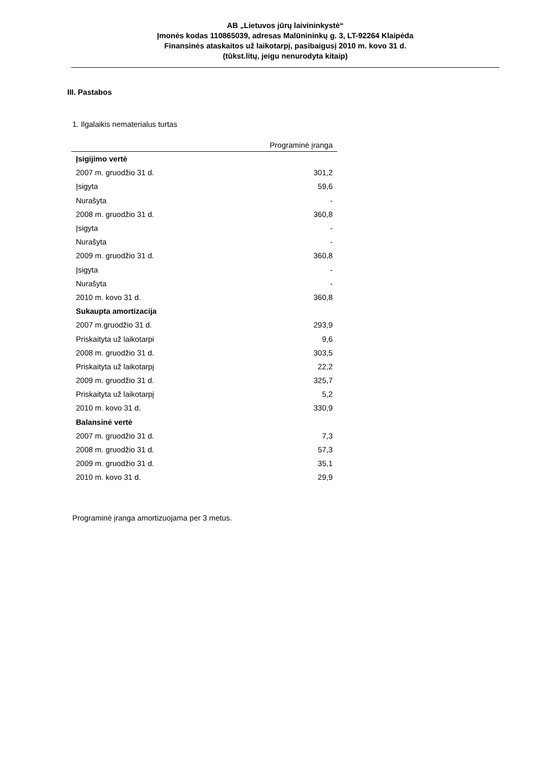AB „Lietuvos jūrų laivininkystė“
Įmonės kodas 110865039, adresas Malūnininkų g. 3, LT-92264 Klaipėda
Finansinės ataskaitos už laikotarpį, pasibaigusį 2010 m. kovo 31 d.
(tūkst.litų, jeigu nenurodyta kitaip)
III. Pastabos
1. Ilgalaikis nematerialus turtas
| | Programinė įranga |
| --- | --- |
| Įsigijimo vertė | |
| 2007 m. gruodžio 31 d. | 301,2 |
| Įsigyta | 59,6 |
| Nurašyta | - |
| 2008 m. gruodžio 31 d. | 360,8 |
| Įsigyta | - |
| Nurašyta | - |
| 2009 m. gruodžio 31 d. | 360,8 |
| Įsigyta | - |
| Nurašyta | - |
| 2010 m. kovo 31 d. | 360,8 |
| Sukaupta amortizacija | |
| 2007 m.gruodžio 31 d. | 293,9 |
| Priskaityta už laikotarpi | 9,6 |
| 2008 m. gruodžio 31 d. | 303,5 |
| Priskaityta už laikotarpį | 22,2 |
| 2009 m. gruodžio 31 d. | 325,7 |
| Priskaityta už laikotarpį | 5,2 |
| 2010 m. kovo 31 d. | 330,9 |
| Balansinė vertė | |
| 2007 m. gruodžio 31 d. | 7,3 |
| 2008 m. gruodžio 31 d. | 57,3 |
| 2009 m. gruodžio 31 d. | 35,1 |
| 2010 m. kovo 31 d. | 29,9 |
Programinė įranga amortizuojama per 3 metus.